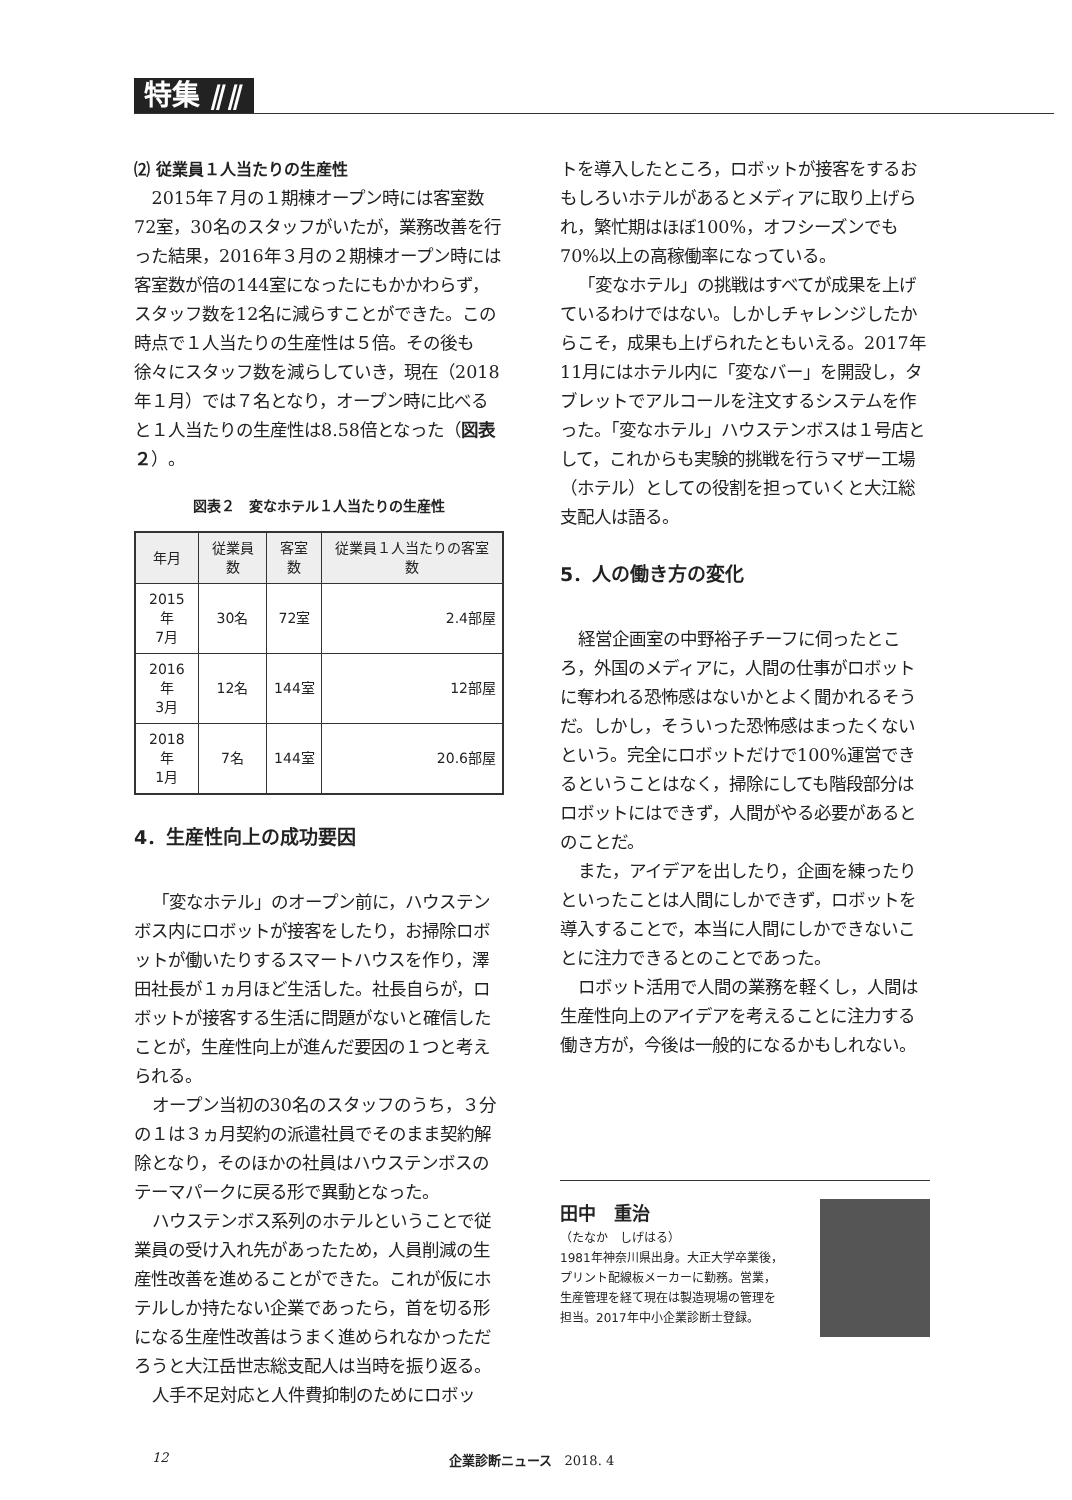特集 ⫽⫽
⑵ 従業員１人当たりの生産性
2015年７月の１期棟オープン時には客室数72室，30名のスタッフがいたが，業務改善を行った結果，2016年３月の２期棟オープン時には客室数が倍の144室になったにもかかわらず，スタッフ数を12名に減らすことができた。この時点で１人当たりの生産性は５倍。その後も徐々にスタッフ数を減らしていき，現在（2018年１月）では７名となり，オープン時に比べると１人当たりの生産性は8.58倍となった（図表２）。
図表２　変なホテル１人当たりの生産性
| 年月 | 従業員数 | 客室数 | 従業員１人当たりの客室数 |
| --- | --- | --- | --- |
| 2015年 7月 | 30名 | 72室 | 2.4部屋 |
| 2016年 3月 | 12名 | 144室 | 12部屋 |
| 2018年 1月 | 7名 | 144室 | 20.6部屋 |
4．生産性向上の成功要因
「変なホテル」のオープン前に，ハウステンボス内にロボットが接客をしたり，お掃除ロボットが働いたりするスマートハウスを作り，澤田社長が１ヵ月ほど生活した。社長自らが，ロボットが接客する生活に問題がないと確信したことが，生産性向上が進んだ要因の１つと考えられる。
オープン当初の30名のスタッフのうち，３分の１は３ヵ月契約の派遣社員でそのまま契約解除となり，そのほかの社員はハウステンボスのテーマパークに戻る形で異動となった。
ハウステンボス系列のホテルということで従業員の受け入れ先があったため，人員削減の生産性改善を進めることができた。これが仮にホテルしか持たない企業であったら，首を切る形になる生産性改善はうまく進められなかっただろうと大江岳世志総支配人は当時を振り返る。
人手不足対応と人件費抑制のためにロボッ
トを導入したところ，ロボットが接客をするおもしろいホテルがあるとメディアに取り上げられ，繁忙期はほぼ100%，オフシーズンでも70%以上の高稼働率になっている。
「変なホテル」の挑戦はすべてが成果を上げているわけではない。しかしチャレンジしたからこそ，成果も上げられたともいえる。2017年11月にはホテル内に「変なバー」を開設し，タブレットでアルコールを注文するシステムを作った。「変なホテル」ハウステンボスは１号店として，これからも実験的挑戦を行うマザー工場（ホテル）としての役割を担っていくと大江総支配人は語る。
5．人の働き方の変化
経営企画室の中野裕子チーフに伺ったところ，外国のメディアに，人間の仕事がロボットに奪われる恐怖感はないかとよく聞かれるそうだ。しかし，そういった恐怖感はまったくないという。完全にロボットだけで100%運営できるということはなく，掃除にしても階段部分はロボットにはできず，人間がやる必要があるとのことだ。
また，アイデアを出したり，企画を練ったりといったことは人間にしかできず，ロボットを導入することで，本当に人間にしかできないことに注力できるとのことであった。
ロボット活用で人間の業務を軽くし，人間は生産性向上のアイデアを考えることに注力する働き方が，今後は一般的になるかもしれない。
田中　重治
（たなか　しげはる）
1981年神奈川県出身。大正大学卒業後，
プリント配線板メーカーに勤務。営業，
生産管理を経て現在は製造現場の管理を
担当。2017年中小企業診断士登録。
12 企業診断ニュース　2018. 4